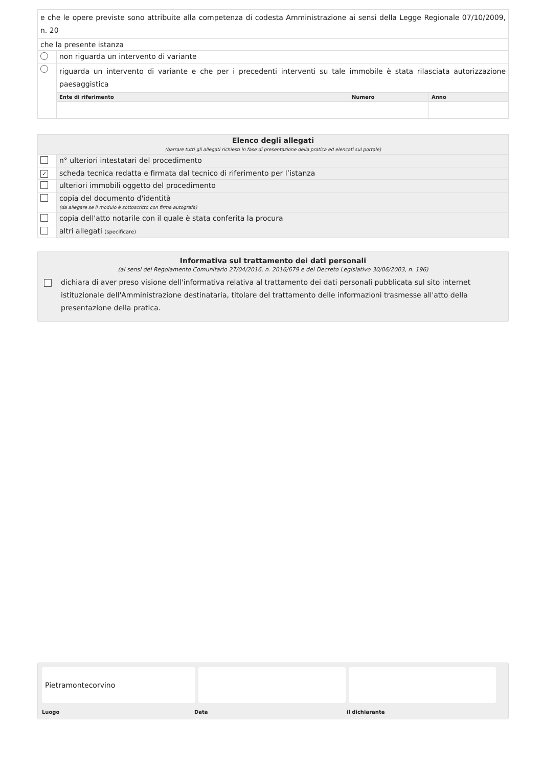| e che le opere previste sono attribuite alla competenza di codesta Amministrazione ai sensi della Legge Regionale 07/10/2009, n. 20 | | | |
| che la presente istanza | | | |
| | non riguarda un intervento di variante | | |
| | riguarda un intervento di variante e che per i precedenti interventi su tale immobile è stata rilasciata autorizzazione paesaggistica | | |
| | Ente di riferimento | Numero | Anno |
| Elenco degli allegati (barrare tutti gli allegati richiesti in fase di presentazione della pratica ed elencati sul portale) | |
| | n° ulteriori intestatari del procedimento |
| ✓ | scheda tecnica redatta e firmata dal tecnico di riferimento per l’istanza |
| | ulteriori immobili oggetto del procedimento |
| | copia del documento d'identità (da allegare se il modulo è sottoscritto con firma autografa) |
| | copia dell'atto notarile con il quale è stata conferita la procura |
| | altri allegati (specificare) |
Informativa sul trattamento dei dati personali
(ai sensi del Regolamento Comunitario 27/04/2016, n. 2016/679 e del Decreto Legislativo 30/06/2003, n. 196)
dichiara di aver preso visione dell'informativa relativa al trattamento dei dati personali pubblicata sul sito internet istituzionale dell'Amministrazione destinataria, titolare del trattamento delle informazioni trasmesse all'atto della presentazione della pratica.
Pietramontecorvino
Luogo Data il dichiarante